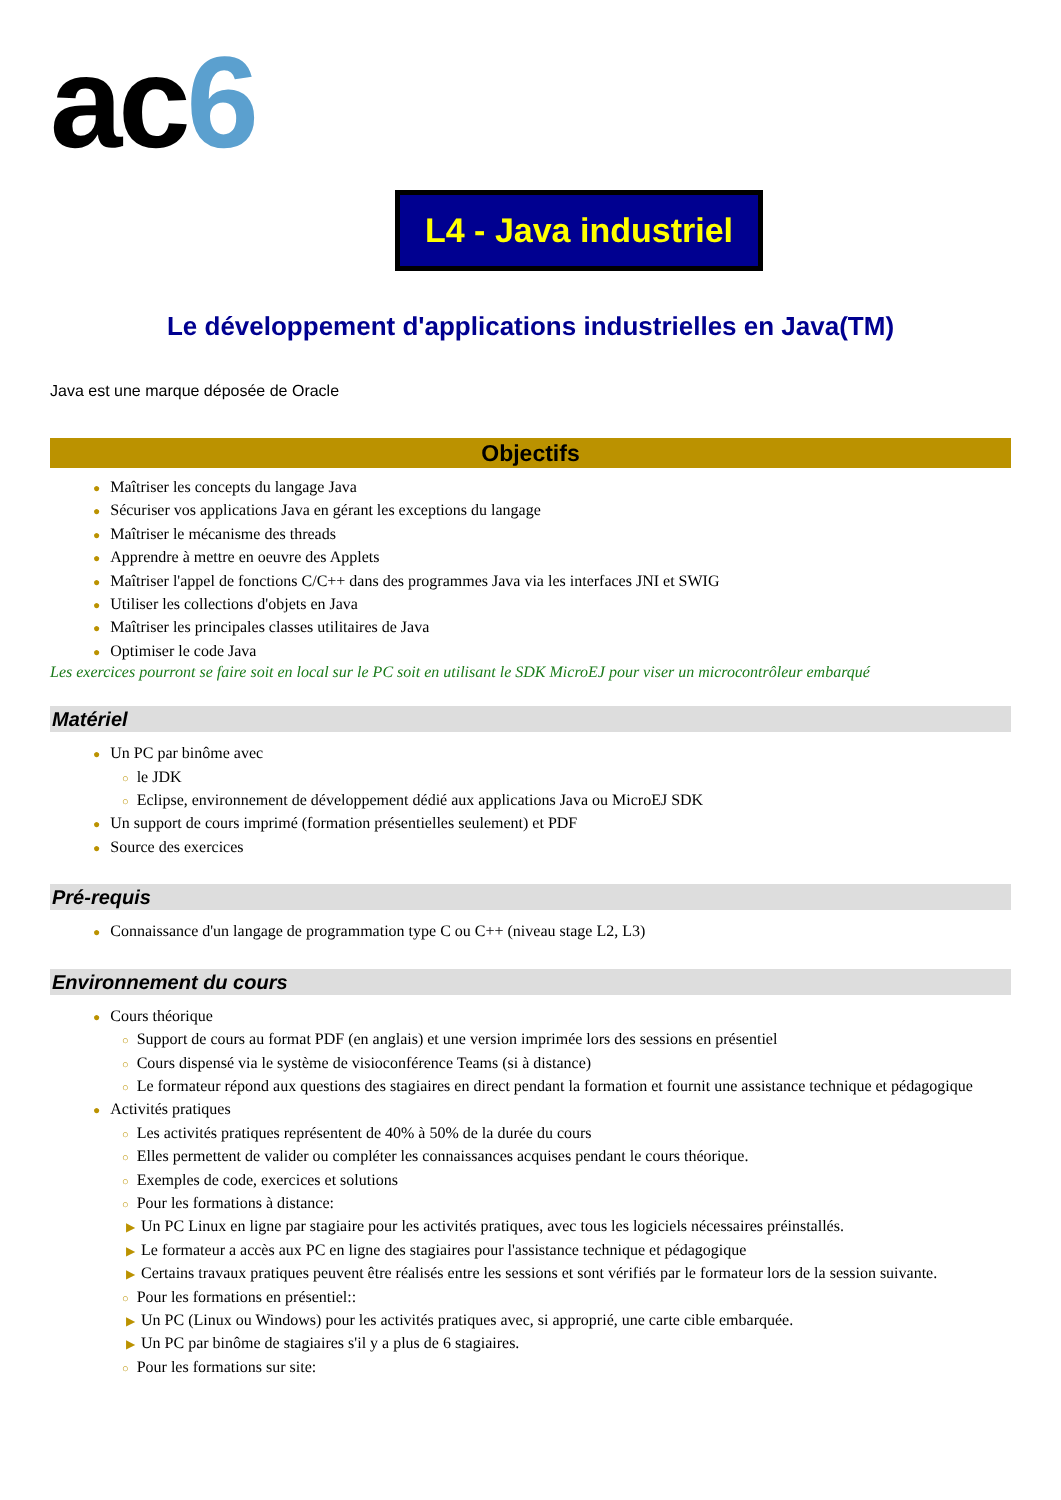ac6
L4 - Java industriel
Le développement d'applications industrielles en Java(TM)
Java est une marque déposée de Oracle
Objectifs
● Maîtriser les concepts du langage Java
● Sécuriser vos applications Java en gérant les exceptions du langage
● Maîtriser le mécanisme des threads
● Apprendre à mettre en oeuvre des Applets
● Maîtriser l'appel de fonctions C/C++ dans des programmes Java via les interfaces JNI et SWIG
● Utiliser les collections d'objets en Java
● Maîtriser les principales classes utilitaires de Java
● Optimiser le code Java
Les exercices pourront se faire soit en local sur le PC soit en utilisant le SDK MicroEJ pour viser un microcontrôleur embarqué
Matériel
● Un PC par binôme avec
○ le JDK
○ Eclipse, environnement de développement dédié aux applications Java ou MicroEJ SDK
● Un support de cours imprimé (formation présentielles seulement) et PDF
● Source des exercices
Pré-requis
● Connaissance d'un langage de programmation type C ou C++ (niveau stage L2, L3)
Environnement du cours
● Cours théorique
○ Support de cours au format PDF (en anglais) et une version imprimée lors des sessions en présentiel
○ Cours dispensé via le système de visioconférence Teams (si à distance)
○ Le formateur répond aux questions des stagiaires en direct pendant la formation et fournit une assistance technique et pédagogique
● Activités pratiques
○ Les activités pratiques représentent de 40% à 50% de la durée du cours
○ Elles permettent de valider ou compléter les connaissances acquises pendant le cours théorique.
○ Exemples de code, exercices et solutions
○ Pour les formations à distance:
▶ Un PC Linux en ligne par stagiaire pour les activités pratiques, avec tous les logiciels nécessaires préinstallés.
▶ Le formateur a accès aux PC en ligne des stagiaires pour l'assistance technique et pédagogique
▶ Certains travaux pratiques peuvent être réalisés entre les sessions et sont vérifiés par le formateur lors de la session suivante.
○ Pour les formations en présentiel::
▶ Un PC (Linux ou Windows) pour les activités pratiques avec, si approprié, une carte cible embarquée.
▶ Un PC par binôme de stagiaires s'il y a plus de 6 stagiaires.
○ Pour les formations sur site: